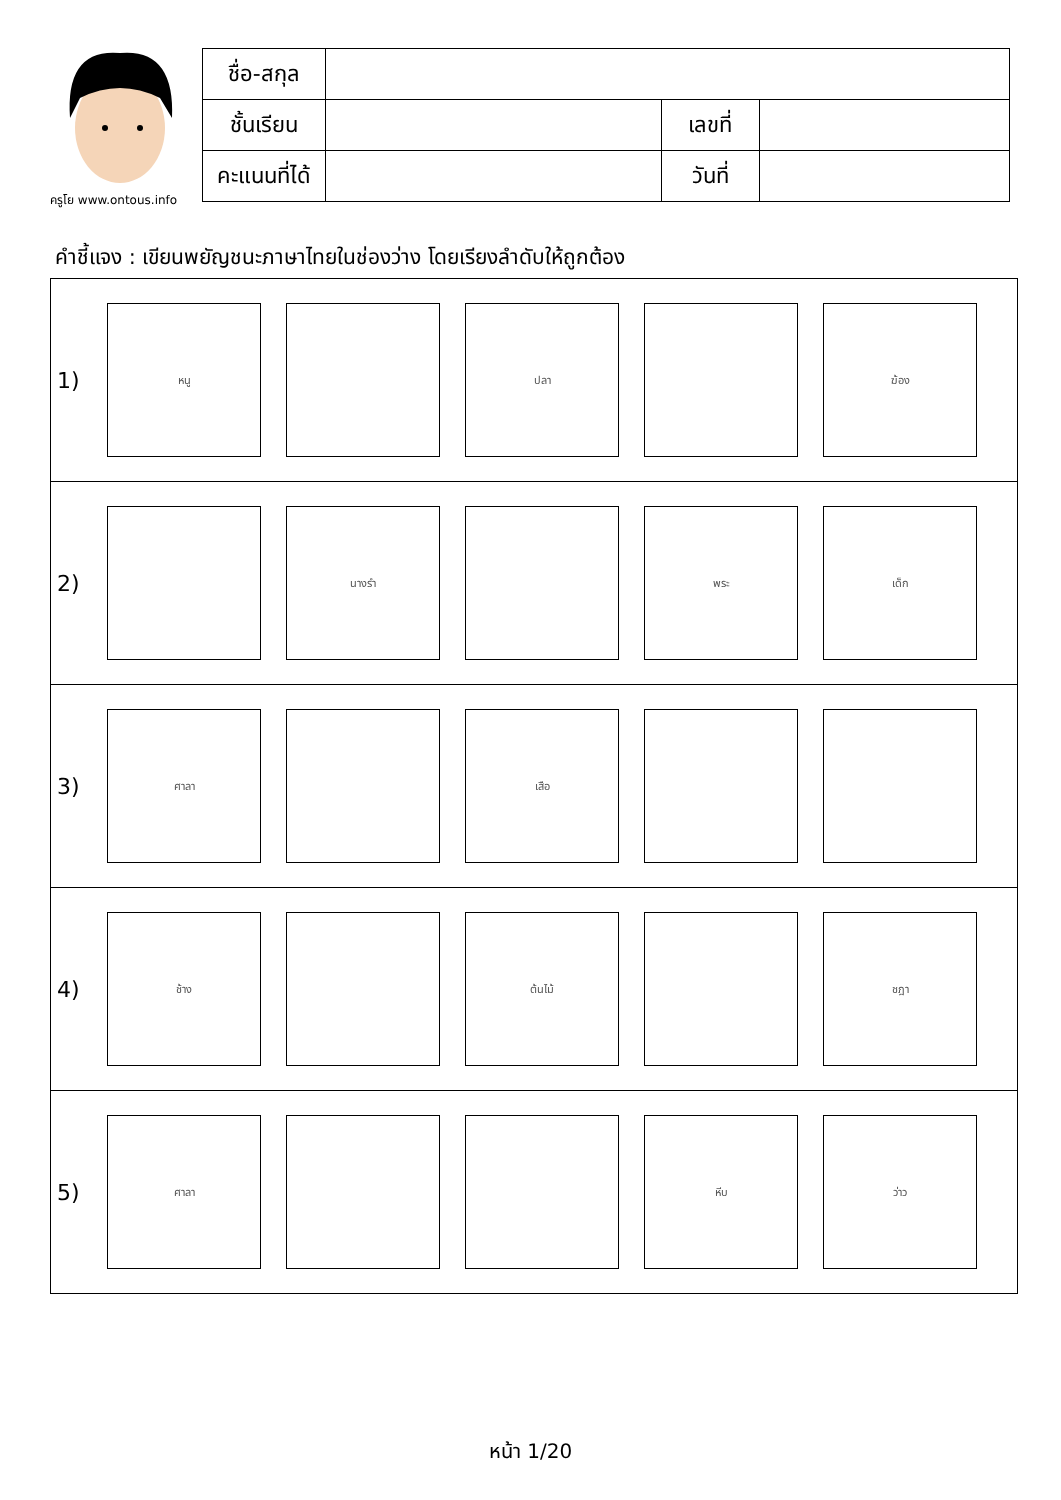ครูโย www.ontous.info
| ชื่อ-สกุล | | | |
| ชั้นเรียน | | เลขที่ | |
| คะแนนที่ได้ | | วันที่ | |
คำชี้แจง : เขียนพยัญชนะภาษาไทยในช่องว่าง โดยเรียงลำดับให้ถูกต้อง
1)
หนู ปลา ฆ้อง
2)
นางรำ พระ เด็ก
3)
ศาลา เสือ
4)
ช้าง ต้นไม้ ชฎา
5)
ศาลา หีบ ว่าว
หน้า 1/20